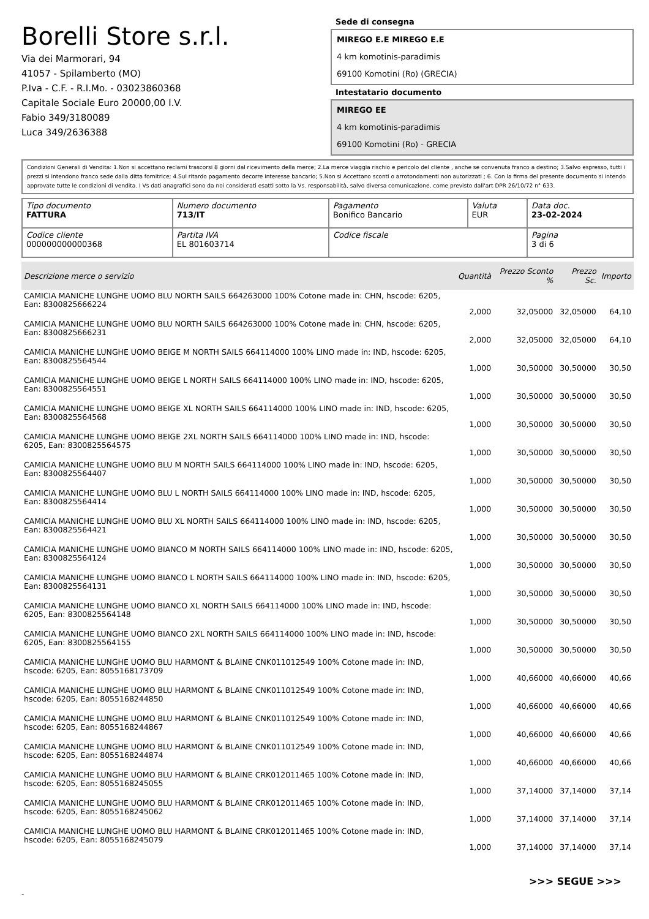Borelli Store s.r.l.
Via dei Marmorari, 94
41057 - Spilamberto (MO)
P.Iva - C.F. - R.I.Mo. - 03023860368
Capitale Sociale Euro 20000,00 I.V.
Fabio 349/3180089
Luca 349/2636388
Sede di consegna
MIREGO E.E MIREGO E.E
4 km komotinis-paradimis
69100 Komotini (Ro) (GRECIA)
Intestatario documento
MIREGO EE
4 km komotinis-paradimis
69100 Komotini (Ro) - GRECIA
Condizioni Generali di Vendita: 1.Non si accettano reclami trascorsi 8 giorni dal ricevimento della merce; 2.La merce viaggia rischio e pericolo del cliente , anche se convenuta franco a destino; 3.Salvo espresso, tutti i prezzi si intendono franco sede dalla ditta fornitrice; 4.Sul ritardo pagamento decorre interesse bancario; 5.Non si Accettano sconti o arrotondamenti non autorizzati ; 6. Con la firma del presente documento si intendo approvate tutte le condizioni di vendita. I Vs dati anagrafici sono da noi considerati esatti sotto la Vs. responsabilità, salvo diversa comunicazione, come previsto dall'art DPR 26/10/72 n° 633.
| Tipo documento FATTURA | Numero documento 713/IT | Pagamento Bonifico Bancario | Valuta EUR | Data doc. 23-02-2024 |
| Codice cliente 000000000000368 | Partita IVA EL 801603714 | Codice fiscale | | Pagina 3 di 6 |
| Descrizione merce o servizio | Quantità | Prezzo Sconto % | Prezzo Sc. | Importo |
| --- | --- | --- | --- | --- |
| CAMICIA MANICHE LUNGHE UOMO BLU NORTH SAILS 664263000 100% Cotone made in: CHN, hscode: 6205, Ean: 8300825666224 | 2,000 | 32,05000 | 32,05000 | 64,10 |
| CAMICIA MANICHE LUNGHE UOMO BLU NORTH SAILS 664263000 100% Cotone made in: CHN, hscode: 6205, Ean: 8300825666231 | 2,000 | 32,05000 | 32,05000 | 64,10 |
| CAMICIA MANICHE LUNGHE UOMO BEIGE M NORTH SAILS 664114000 100% LINO made in: IND, hscode: 6205, Ean: 8300825564544 | 1,000 | 30,50000 | 30,50000 | 30,50 |
| CAMICIA MANICHE LUNGHE UOMO BEIGE L NORTH SAILS 664114000 100% LINO made in: IND, hscode: 6205, Ean: 8300825564551 | 1,000 | 30,50000 | 30,50000 | 30,50 |
| CAMICIA MANICHE LUNGHE UOMO BEIGE XL NORTH SAILS 664114000 100% LINO made in: IND, hscode: 6205, Ean: 8300825564568 | 1,000 | 30,50000 | 30,50000 | 30,50 |
| CAMICIA MANICHE LUNGHE UOMO BEIGE 2XL NORTH SAILS 664114000 100% LINO made in: IND, hscode: 6205, Ean: 8300825564575 | 1,000 | 30,50000 | 30,50000 | 30,50 |
| CAMICIA MANICHE LUNGHE UOMO BLU M NORTH SAILS 664114000 100% LINO made in: IND, hscode: 6205, Ean: 8300825564407 | 1,000 | 30,50000 | 30,50000 | 30,50 |
| CAMICIA MANICHE LUNGHE UOMO BLU L NORTH SAILS 664114000 100% LINO made in: IND, hscode: 6205, Ean: 8300825564414 | 1,000 | 30,50000 | 30,50000 | 30,50 |
| CAMICIA MANICHE LUNGHE UOMO BLU XL NORTH SAILS 664114000 100% LINO made in: IND, hscode: 6205, Ean: 8300825564421 | 1,000 | 30,50000 | 30,50000 | 30,50 |
| CAMICIA MANICHE LUNGHE UOMO BIANCO M NORTH SAILS 664114000 100% LINO made in: IND, hscode: 6205, Ean: 8300825564124 | 1,000 | 30,50000 | 30,50000 | 30,50 |
| CAMICIA MANICHE LUNGHE UOMO BIANCO L NORTH SAILS 664114000 100% LINO made in: IND, hscode: 6205, Ean: 8300825564131 | 1,000 | 30,50000 | 30,50000 | 30,50 |
| CAMICIA MANICHE LUNGHE UOMO BIANCO XL NORTH SAILS 664114000 100% LINO made in: IND, hscode: 6205, Ean: 8300825564148 | 1,000 | 30,50000 | 30,50000 | 30,50 |
| CAMICIA MANICHE LUNGHE UOMO BIANCO 2XL NORTH SAILS 664114000 100% LINO made in: IND, hscode: 6205, Ean: 8300825564155 | 1,000 | 30,50000 | 30,50000 | 30,50 |
| CAMICIA MANICHE LUNGHE UOMO BLU HARMONT & BLAINE CNK011012549 100% Cotone made in: IND, hscode: 6205, Ean: 8055168173709 | 1,000 | 40,66000 | 40,66000 | 40,66 |
| CAMICIA MANICHE LUNGHE UOMO BLU HARMONT & BLAINE CNK011012549 100% Cotone made in: IND, hscode: 6205, Ean: 8055168244850 | 1,000 | 40,66000 | 40,66000 | 40,66 |
| CAMICIA MANICHE LUNGHE UOMO BLU HARMONT & BLAINE CNK011012549 100% Cotone made in: IND, hscode: 6205, Ean: 8055168244867 | 1,000 | 40,66000 | 40,66000 | 40,66 |
| CAMICIA MANICHE LUNGHE UOMO BLU HARMONT & BLAINE CNK011012549 100% Cotone made in: IND, hscode: 6205, Ean: 8055168244874 | 1,000 | 40,66000 | 40,66000 | 40,66 |
| CAMICIA MANICHE LUNGHE UOMO BLU HARMONT & BLAINE CRK012011465 100% Cotone made in: IND, hscode: 6205, Ean: 8055168245055 | 1,000 | 37,14000 | 37,14000 | 37,14 |
| CAMICIA MANICHE LUNGHE UOMO BLU HARMONT & BLAINE CRK012011465 100% Cotone made in: IND, hscode: 6205, Ean: 8055168245062 | 1,000 | 37,14000 | 37,14000 | 37,14 |
| CAMICIA MANICHE LUNGHE UOMO BLU HARMONT & BLAINE CRK012011465 100% Cotone made in: IND, hscode: 6205, Ean: 8055168245079 | 1,000 | 37,14000 | 37,14000 | 37,14 |
>>> SEGUE >>>
-